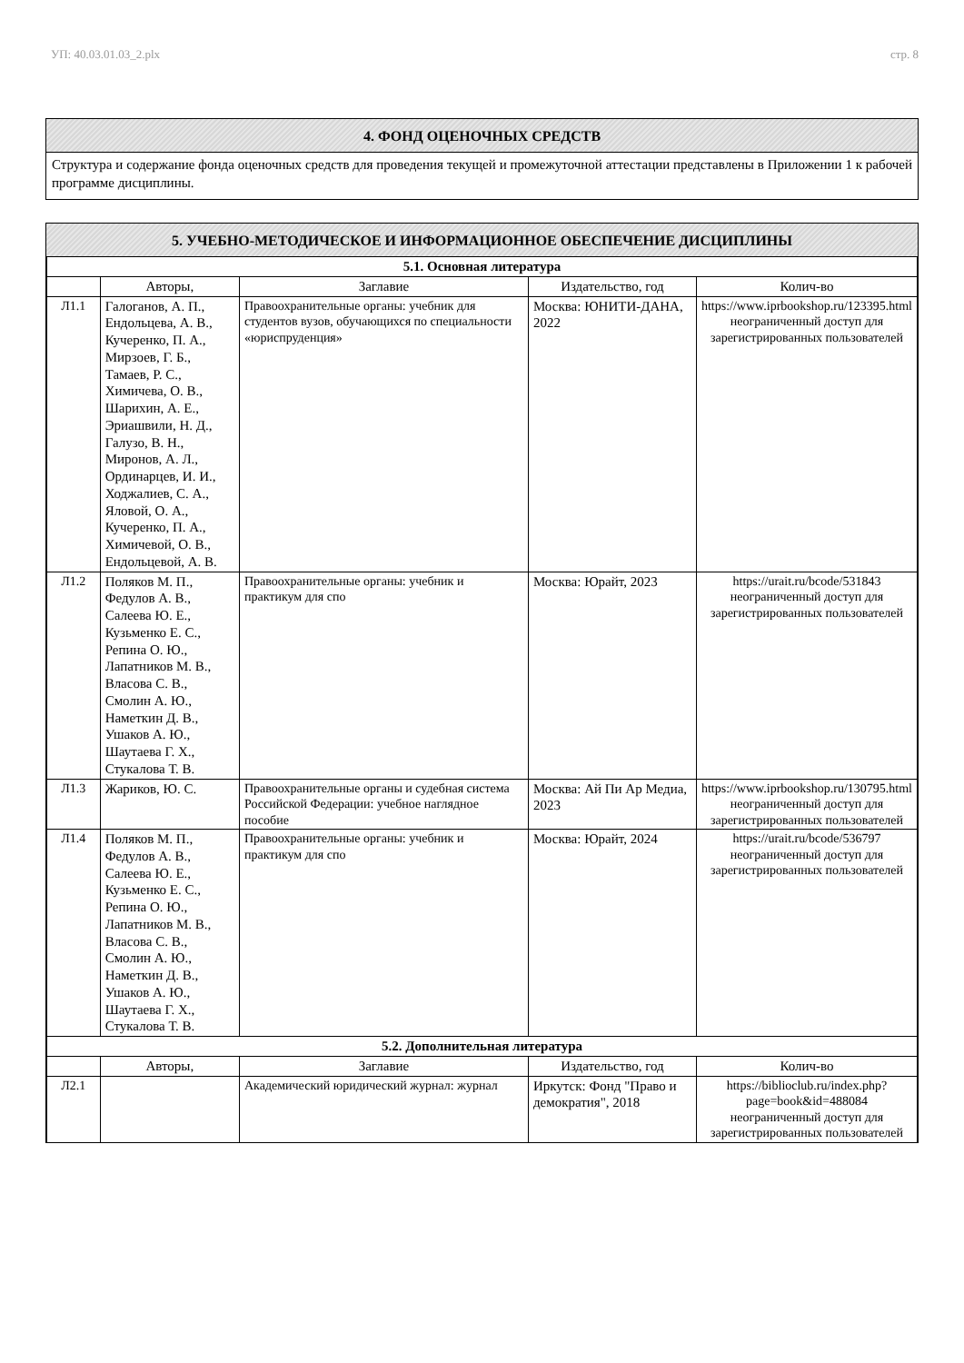УП: 40.03.01.03_2.plx стр. 8
4. ФОНД ОЦЕНОЧНЫХ СРЕДСТВ
Структура и содержание фонда оценочных средств для проведения текущей и промежуточной аттестации представлены в Приложении 1 к рабочей программе дисциплины.
5. УЧЕБНО-МЕТОДИЧЕСКОЕ И ИНФОРМАЦИОННОЕ ОБЕСПЕЧЕНИЕ ДИСЦИПЛИНЫ
| 5.1. Основная литература | | | | |
| | Авторы, | Заглавие | Издательство, год | Колич-во |
| Л1.1 | Галоганов, А. П., Ендольцева, А. В., Кучеренко, П. А., Мирзоев, Г. Б., Тамаев, Р. С., Химичева, О. В., Шарихин, А. Е., Эриашвили, Н. Д., Галузо, В. Н., Миронов, А. Л., Ординарцев, И. И., Ходжалиев, С. А., Яловой, О. А., Кучеренко, П. А., Химичевой, О. В., Ендольцевой, А. В. | Правоохранительные органы: учебник для студентов вузов, обучающихся по специальности «юриспруденция» | Москва: ЮНИТИ-ДАНА, 2022 | https://www.iprbookshop.ru/123395.html неограниченный доступ для зарегистрированных пользователей |
| Л1.2 | Поляков М. П., Федулов А. В., Салеева Ю. Е., Кузьменко Е. С., Репина О. Ю., Лапатников М. В., Власова С. В., Смолин А. Ю., Наметкин Д. В., Ушаков А. Ю., Шаутаева Г. Х., Стукалова Т. В. | Правоохранительные органы: учебник и практикум для спо | Москва: Юрайт, 2023 | https://urait.ru/bcode/531843 неограниченный доступ для зарегистрированных пользователей |
| Л1.3 | Жариков, Ю. С. | Правоохранительные органы и судебная система Российской Федерации: учебное наглядное пособие | Москва: Ай Пи Ар Медиа, 2023 | https://www.iprbookshop.ru/130795.html неограниченный доступ для зарегистрированных пользователей |
| Л1.4 | Поляков М. П., Федулов А. В., Салеева Ю. Е., Кузьменко Е. С., Репина О. Ю., Лапатников М. В., Власова С. В., Смолин А. Ю., Наметкин Д. В., Ушаков А. Ю., Шаутаева Г. Х., Стукалова Т. В. | Правоохранительные органы: учебник и практикум для спо | Москва: Юрайт, 2024 | https://urait.ru/bcode/536797 неограниченный доступ для зарегистрированных пользователей |
| 5.2. Дополнительная литература | | | | |
| | Авторы, | Заглавие | Издательство, год | Колич-во |
| Л2.1 | | Академический юридический журнал: журнал | Иркутск: Фонд "Право и демократия", 2018 | https://biblioclub.ru/index.php? page=book&id=488084 неограниченный доступ для зарегистрированных пользователей |